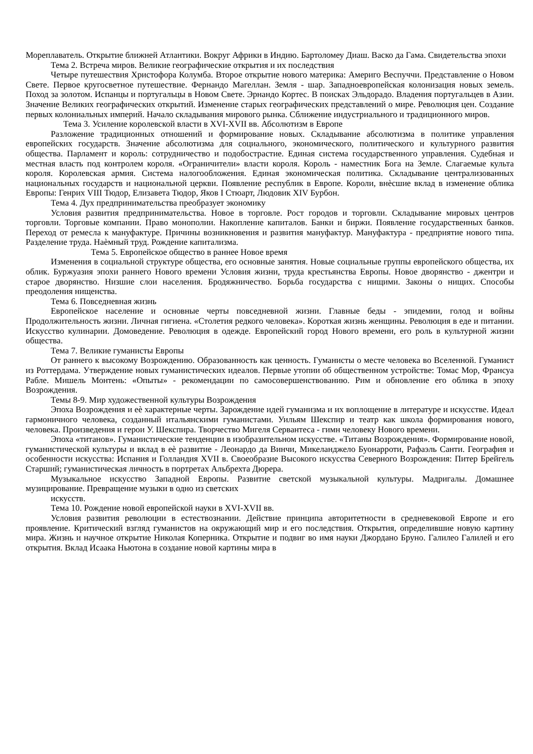Мореплаватель. Открытие ближней Атлантики. Вокруг Африки в Индию. Бартоломеу Диаш. Васко да Гама. Свидетельства эпохи
Тема 2. Встреча миров. Великие географические открытия и их последствия
Четыре путешествия Христофора Колумба. Второе открытие нового материка: Америго Веспуччи. Представление о Новом Свете. Первое кругосветное путешествие. Фернандо Магеллан. Земля - шар. Западноевропейская колонизация новых земель. Поход за золотом. Испанцы и португальцы в Новом Свете. Эрнандо Кортес. В поисках Эльдорадо. Владения португальцев в Азии. Значение Великих географических открытий. Изменение старых географических представлений о мире. Революция цен. Создание первых колониальных империй. Начало складывания мирового рынка. Сближение индустриального и традиционного миров.
Тема 3. Усиление королевской власти в XVI-XVII вв. Абсолютизм в Европе
Разложение традиционных отношений и формирование новых. Складывание абсолютизма в политике управления европейских государств. Значение абсолютизма для социального, экономического, политического и культурного развития общества. Парламент и король: сотрудничество и подобострастие. Единая система государственного управления. Судебная и местная власть под контролем короля. «Ограничители» власти короля. Король - наместник Бога на Земле. Слагаемые культа короля. Королевская армия. Система налогообложения. Единая экономическая политика. Складывание централизованных национальных государств и национальной церкви. Появление республик в Европе. Короли, внѐсшие вклад в изменение облика Европы: Генрих VIII Тюдор, Елизавета Тюдор, Яков I Стюарт, Людовик XIV Бурбон.
Тема 4. Дух предпринимательства преобразует экономику
Условия развития предпринимательства. Новое в торговле. Рост городов и торговли. Складывание мировых центров торговли. Торговые компании. Право монополии. Накопление капиталов. Банки и биржи. Появление государственных банков. Переход от ремесла к мануфактуре. Причины возникновения и развития мануфактур. Мануфактура - предприятие нового типа. Разделение труда. Наѐмный труд. Рождение капитализма.
Тема 5. Европейское общество в раннее Новое время
Изменения в социальной структуре общества, его основные занятия. Новые социальные группы европейского общества, их облик. Буржуазия эпохи раннего Нового времени Условия жизни, труда крестьянства Европы. Новое дворянство - джентри и старое дворянство. Низшие слои населения. Бродяжничество. Борьба государства с нищими. Законы о нищих. Способы преодоления нищенства.
Тема 6. Повседневная жизнь
Европейское население и основные черты повседневной жизни. Главные беды - эпидемии, голод и войны Продолжительность жизни. Личная гигиена. «Столетия редкого человека». Короткая жизнь женщины. Революция в еде и питании. Искусство кулинарии. Домоведение. Революция в одежде. Европейский город Нового времени, его роль в культурной жизни общества.
Тема 7. Великие гуманисты Европы
От раннего к высокому Возрождению. Образованность как ценность. Гуманисты о месте человека во Вселенной. Гуманист из Роттердама. Утверждение новых гуманистических идеалов. Первые утопии об общественном устройстве: Томас Мор, Франсуа Рабле. Мишель Монтень: «Опыты» - рекомендации по самосовершенствованию. Рим и обновление его облика в эпоху Возрождения.
Темы 8-9. Мир художественной культуры Возрождения
Эпоха Возрождения и еѐ характерные черты. Зарождение идей гуманизма и их воплощение в литературе и искусстве. Идеал гармоничного человека, созданный итальянскими гуманистами. Уильям Шекспир и театр как школа формирования нового, человека. Произведения и герои У. Шекспира. Творчество Мигеля Сервантеса - гимн человеку Нового времени.
Эпоха «титанов». Гуманистические тенденции в изобразительном искусстве. «Титаны Возрождения». Формирование новой, гуманистической культуры и вклад в еѐ развитие - Леонардо да Винчи, Микеланджело Буонарроти, Рафаэль Санти. География и особенности искусства: Испания и Голландия XVII в. Своеобразие Высокого искусства Северного Возрождения: Питер Брейгель Старший; гуманистическая личность в портретах Альбрехта Дюрера.
Музыкальное искусство Западной Европы. Развитие светской музыкальной культуры. Мадригалы. Домашнее музицирование. Превращение музыки в одно из светских
искусств.
Тема 10. Рождение новой европейской науки в XVI-XVII вв.
Условия развития революции в естествознании. Действие принципа авторитетности в средневековой Европе и его проявление. Критический взгляд гуманистов на окружающий мир и его последствия. Открытия, определившие новую картину мира. Жизнь и научное открытие Николая Коперника. Открытие и подвиг во имя науки Джордано Бруно. Галилео Галилей и его открытия. Вклад Исаака Ньютона в создание новой картины мира в